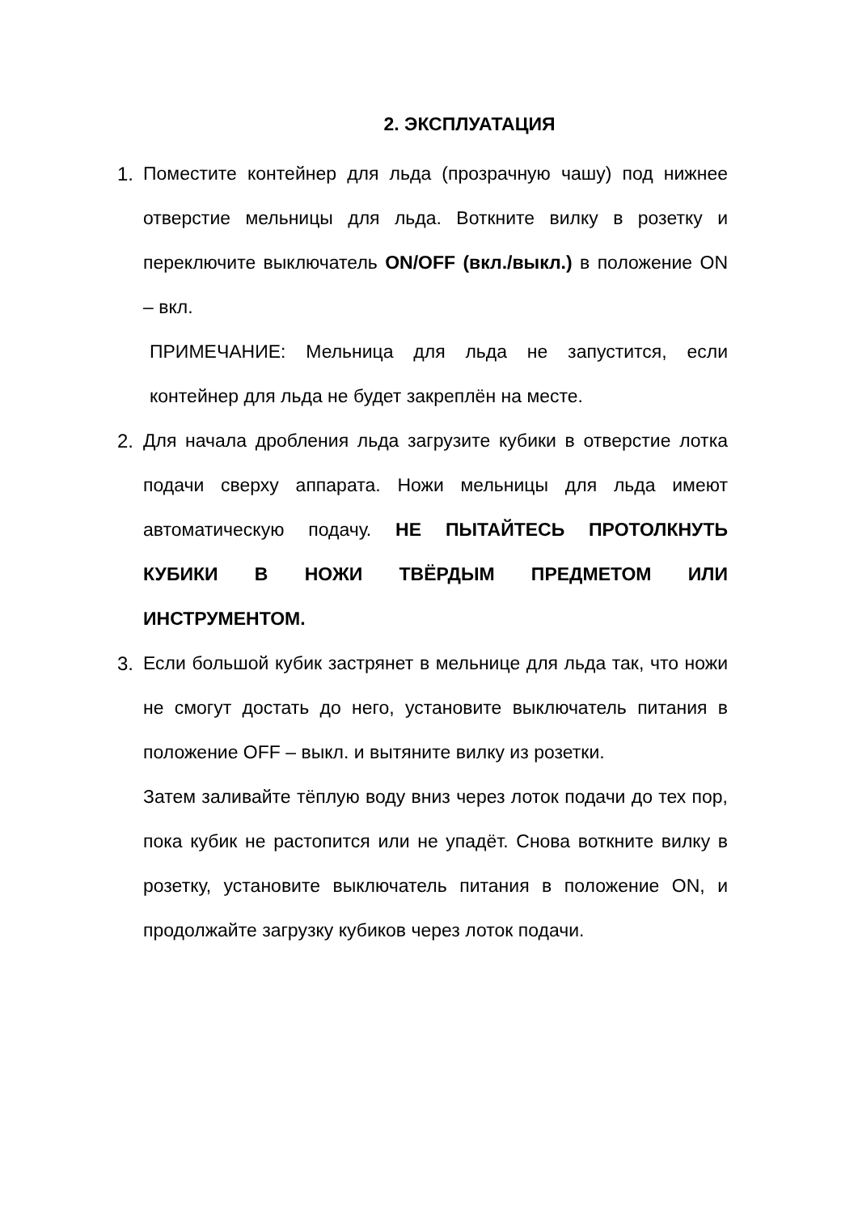2. ЭКСПЛУАТАЦИЯ
1. Поместите контейнер для льда (прозрачную чашу) под нижнее отверстие мельницы для льда. Воткните вилку в розетку и переключите выключатель ON/OFF (вкл./выкл.) в положение ON – вкл.
ПРИМЕЧАНИЕ: Мельница для льда не запустится, если контейнер для льда не будет закреплён на месте.
2. Для начала дробления льда загрузите кубики в отверстие лотка подачи сверху аппарата. Ножи мельницы для льда имеют автоматическую подачу. НЕ ПЫТАЙТЕСЬ ПРОТОЛКНУТЬ КУБИКИ В НОЖИ ТВЁРДЫМ ПРЕДМЕТОМ ИЛИ ИНСТРУМЕНТОМ.
3. Если большой кубик застрянет в мельнице для льда так, что ножи не смогут достать до него, установите выключатель питания в положение OFF – выкл. и вытяните вилку из розетки.
Затем заливайте тёплую воду вниз через лоток подачи до тех пор, пока кубик не растопится или не упадёт. Снова воткните вилку в розетку, установите выключатель питания в положение ON, и продолжайте загрузку кубиков через лоток подачи.